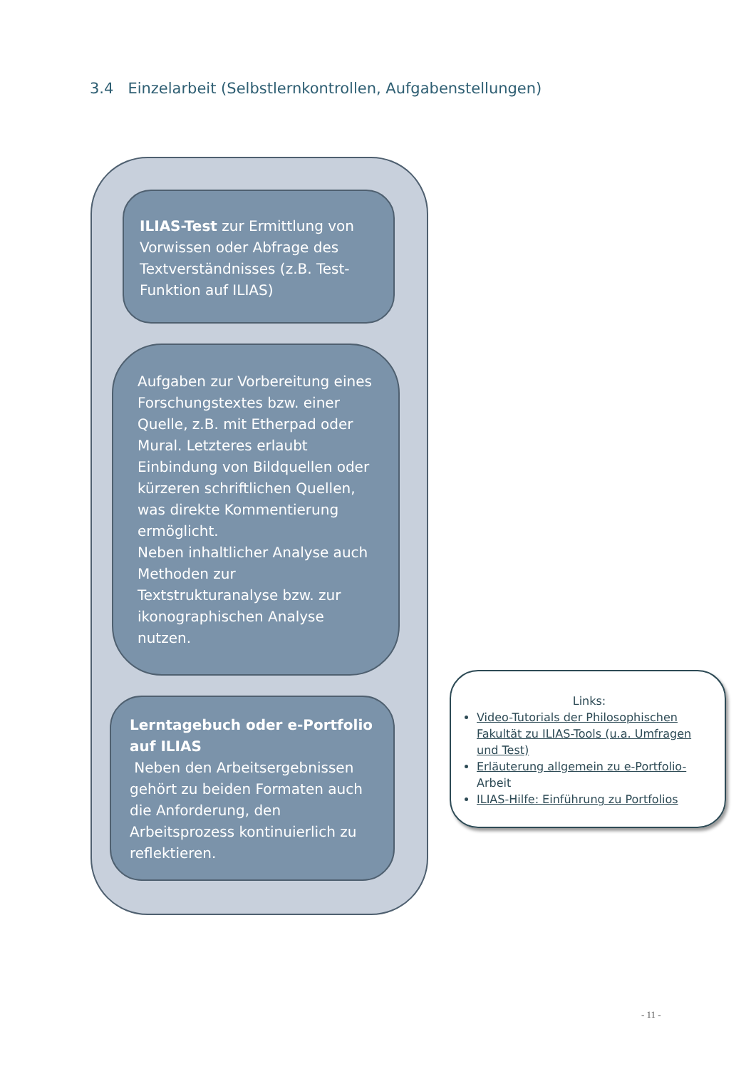3.4 Einzelarbeit (Selbstlernkontrollen, Aufgabenstellungen)
ILIAS-Test zur Ermittlung von Vorwissen oder Abfrage des Textverständnisses (z.B. Test-Funktion auf ILIAS)
Aufgaben zur Vorbereitung eines Forschungstextes bzw. einer Quelle, z.B. mit Etherpad oder Mural. Letzteres erlaubt Einbindung von Bildquellen oder kürzeren schriftlichen Quellen, was direkte Kommentierung ermöglicht.
Neben inhaltlicher Analyse auch Methoden zur Textstrukturanalyse bzw. zur ikonographischen Analyse nutzen.
Lerntagebuch oder e-Portfolio auf ILIAS
Neben den Arbeitsergebnissen gehört zu beiden Formaten auch die Anforderung, den Arbeitsprozess kontinuierlich zu reflektieren.
Links:
Video-Tutorials der Philosophischen Fakultät zu ILIAS-Tools (u.a. Umfragen und Test)
Erläuterung allgemein zu e-Portfolio- Arbeit
ILIAS-Hilfe: Einführung zu Portfolios
- 11 -